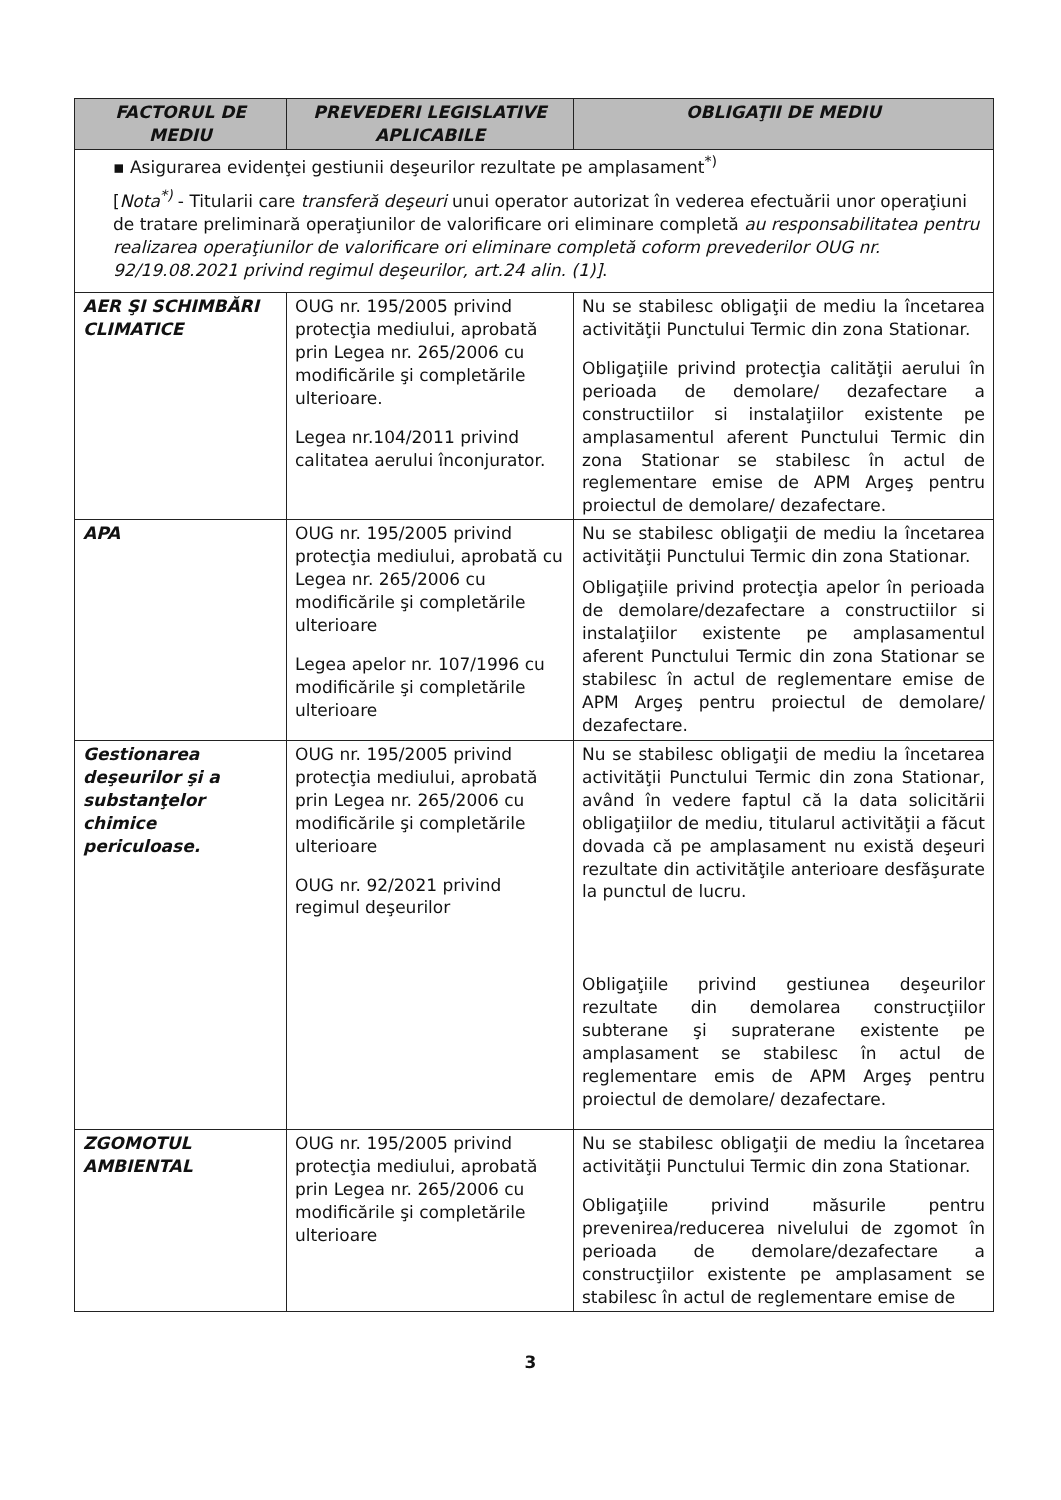| FACTORUL DE MEDIU | PREVEDERI LEGISLATIVE APLICABILE | OBLIGAŢII DE MEDIU |
| --- | --- | --- |
| ▪ Asigurarea evidenţei gestiunii deşeurilor rezultate pe amplasament<sup>*)</sup> [ Nota<sup>*)</sup> - Titularii care transferă deşeuri unui operator autorizat în vederea efectuării unor operaţiuni de tratare preliminară operaţiunilor de valorificare ori eliminare completă au responsabilitatea pentru realizarea operaţiunilor de valorificare ori eliminare completă coform prevederilor OUG nr. 92/19.08.2021 privind regimul deşeurilor, art.24 alin. (1)] . | | |
| AER ŞI SCHIMBĂRI CLIMATICE | OUG nr. 195/2005 privind protecţia mediului, aprobată prin Legea nr. 265/2006 cu modificările şi completările ulterioare. Legea nr.104/2011 privind calitatea aerului înconjurator. | Nu se stabilesc obligaţii de mediu la încetarea activităţii Punctului Termic din zona Stationar. Obligaţiile privind protecţia calităţii aerului în perioada de demolare/ dezafectare a constructiilor si instalaţiilor existente pe amplasamentul aferent Punctului Termic din zona Stationar se stabilesc în actul de reglementare emise de APM Argeş pentru proiectul de demolare/ dezafectare. |
| APA | OUG nr. 195/2005 privind protecţia mediului, aprobată cu Legea nr. 265/2006 cu modificările şi completările ulterioare Legea apelor nr. 107/1996 cu modificările şi completările ulterioare | Nu se stabilesc obligaţii de mediu la încetarea activităţii Punctului Termic din zona Stationar. Obligaţiile privind protecţia apelor în perioada de demolare/dezafectare a constructiilor si instalaţiilor existente pe amplasamentul aferent Punctului Termic din zona Stationar se stabilesc în actul de reglementare emise de APM Argeş pentru proiectul de demolare/ dezafectare. |
| Gestionarea deşeurilor şi a substanţelor chimice periculoase. | OUG nr. 195/2005 privind protecţia mediului, aprobată prin Legea nr. 265/2006 cu modificările şi completările ulterioare OUG nr. 92/2021 privind regimul deşeurilor | Nu se stabilesc obligaţii de mediu la încetarea activităţii Punctului Termic din zona Stationar, având în vedere faptul că la data solicitării obligaţiilor de mediu, titularul activităţii a făcut dovada că pe amplasament nu există deşeuri rezultate din activităţile anterioare desfăşurate la punctul de lucru. Obligaţiile privind gestiunea deşeurilor rezultate din demolarea construcţiilor subterane şi supraterane existente pe amplasament se stabilesc în actul de reglementare emis de APM Argeş pentru proiectul de demolare/ dezafectare. |
| ZGOMOTUL AMBIENTAL | OUG nr. 195/2005 privind protecţia mediului, aprobată prin Legea nr. 265/2006 cu modificările şi completările ulterioare | Nu se stabilesc obligaţii de mediu la încetarea activităţii Punctului Termic din zona Stationar. Obligaţiile privind măsurile pentru prevenirea/reducerea nivelului de zgomot în perioada de demolare/dezafectare a construcţiilor existente pe amplasament se stabilesc în actul de reglementare emise de |
3